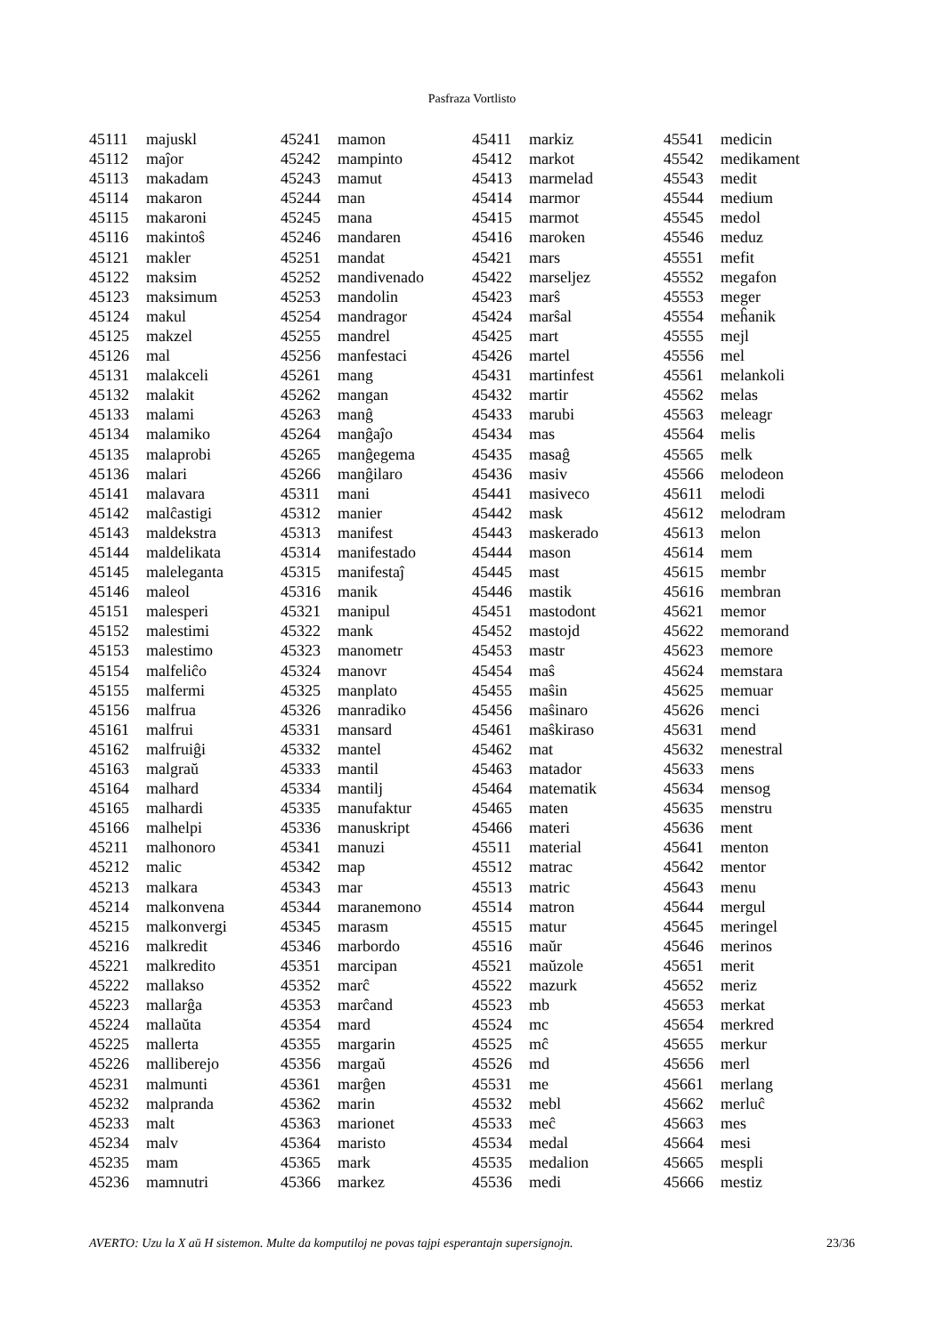Pasfraza Vortlisto
| 45111 | majuskl |
| 45112 | maĵor |
| 45113 | makadam |
| 45114 | makaron |
| 45115 | makaroni |
| 45116 | makintoŝ |
| 45121 | makler |
| 45122 | maksim |
| 45123 | maksimum |
| 45124 | makul |
| 45125 | makzel |
| 45126 | mal |
| 45131 | malakceli |
| 45132 | malakit |
| 45133 | malami |
| 45134 | malamiko |
| 45135 | malaprobi |
| 45136 | malari |
| 45141 | malavara |
| 45142 | malĉastigi |
| 45143 | maldekstra |
| 45144 | maldelikata |
| 45145 | maleleganta |
| 45146 | maleol |
| 45151 | malesperi |
| 45152 | malestimi |
| 45153 | malestimo |
| 45154 | malfeliĉo |
| 45155 | malfermi |
| 45156 | malfrua |
| 45161 | malfrui |
| 45162 | malfruiĝi |
| 45163 | malgraŭ |
| 45164 | malhard |
| 45165 | malhardi |
| 45166 | malhelpi |
| 45211 | malhonoro |
| 45212 | malic |
| 45213 | malkara |
| 45214 | malkonvena |
| 45215 | malkonvergi |
| 45216 | malkredit |
| 45221 | malkredito |
| 45222 | mallakso |
| 45223 | mallarĝa |
| 45224 | mallaŭta |
| 45225 | mallerta |
| 45226 | malliberejo |
| 45231 | malmunti |
| 45232 | malpranda |
| 45233 | malt |
| 45234 | malv |
| 45235 | mam |
| 45236 | mamnutri |
| 45241 | mamon |
| 45242 | mampinto |
| 45243 | mamut |
| 45244 | man |
| 45245 | mana |
| 45246 | mandaren |
| 45251 | mandat |
| 45252 | mandivenado |
| 45253 | mandolin |
| 45254 | mandragor |
| 45255 | mandrel |
| 45256 | manfestaci |
| 45261 | mang |
| 45262 | mangan |
| 45263 | manĝ |
| 45264 | manĝaĵo |
| 45265 | manĝegema |
| 45266 | manĝilaro |
| 45311 | mani |
| 45312 | manier |
| 45313 | manifest |
| 45314 | manifestado |
| 45315 | manifestaĵ |
| 45316 | manik |
| 45321 | manipul |
| 45322 | mank |
| 45323 | manometr |
| 45324 | manovr |
| 45325 | manplato |
| 45326 | manradiko |
| 45331 | mansard |
| 45332 | mantel |
| 45333 | mantil |
| 45334 | mantilj |
| 45335 | manufaktur |
| 45336 | manuskript |
| 45341 | manuzi |
| 45342 | map |
| 45343 | mar |
| 45344 | maranemono |
| 45345 | marasm |
| 45346 | marbordo |
| 45351 | marcipan |
| 45352 | marĉ |
| 45353 | marĉand |
| 45354 | mard |
| 45355 | margarin |
| 45356 | margaŭ |
| 45361 | marĝen |
| 45362 | marin |
| 45363 | marionet |
| 45364 | maristo |
| 45365 | mark |
| 45366 | markez |
| 45411 | markiz |
| 45412 | markot |
| 45413 | marmelad |
| 45414 | marmor |
| 45415 | marmot |
| 45416 | maroken |
| 45421 | mars |
| 45422 | marseljez |
| 45423 | marŝ |
| 45424 | marŝal |
| 45425 | mart |
| 45426 | martel |
| 45431 | martinfest |
| 45432 | martir |
| 45433 | marubi |
| 45434 | mas |
| 45435 | masaĝ |
| 45436 | masiv |
| 45441 | masiveco |
| 45442 | mask |
| 45443 | maskerado |
| 45444 | mason |
| 45445 | mast |
| 45446 | mastik |
| 45451 | mastodont |
| 45452 | mastojd |
| 45453 | mastr |
| 45454 | maŝ |
| 45455 | maŝin |
| 45456 | maŝinaro |
| 45461 | maŝkiraso |
| 45462 | mat |
| 45463 | matador |
| 45464 | matematik |
| 45465 | maten |
| 45466 | materi |
| 45511 | material |
| 45512 | matrac |
| 45513 | matric |
| 45514 | matron |
| 45515 | matur |
| 45516 | maŭr |
| 45521 | maŭzole |
| 45522 | mazurk |
| 45523 | mb |
| 45524 | mc |
| 45525 | mĉ |
| 45526 | md |
| 45531 | me |
| 45532 | mebl |
| 45533 | meĉ |
| 45534 | medal |
| 45535 | medalion |
| 45536 | medi |
| 45541 | medicin |
| 45542 | medikament |
| 45543 | medit |
| 45544 | medium |
| 45545 | medol |
| 45546 | meduz |
| 45551 | mefit |
| 45552 | megafon |
| 45553 | meger |
| 45554 | meĥanik |
| 45555 | mejl |
| 45556 | mel |
| 45561 | melankoli |
| 45562 | melas |
| 45563 | meleagr |
| 45564 | melis |
| 45565 | melk |
| 45566 | melodeon |
| 45611 | melodi |
| 45612 | melodram |
| 45613 | melon |
| 45614 | mem |
| 45615 | membr |
| 45616 | membran |
| 45621 | memor |
| 45622 | memorand |
| 45623 | memore |
| 45624 | memstara |
| 45625 | memuar |
| 45626 | menci |
| 45631 | mend |
| 45632 | menestral |
| 45633 | mens |
| 45634 | mensog |
| 45635 | menstru |
| 45636 | ment |
| 45641 | menton |
| 45642 | mentor |
| 45643 | menu |
| 45644 | mergul |
| 45645 | meringel |
| 45646 | merinos |
| 45651 | merit |
| 45652 | meriz |
| 45653 | merkat |
| 45654 | merkred |
| 45655 | merkur |
| 45656 | merl |
| 45661 | merlang |
| 45662 | merluĉ |
| 45663 | mes |
| 45664 | mesi |
| 45665 | mespli |
| 45666 | mestiz |
AVERTO: Uzu la X aŭ H sistemon. Multe da komputiloj ne povas tajpi esperantajn supersignojn. 23/36